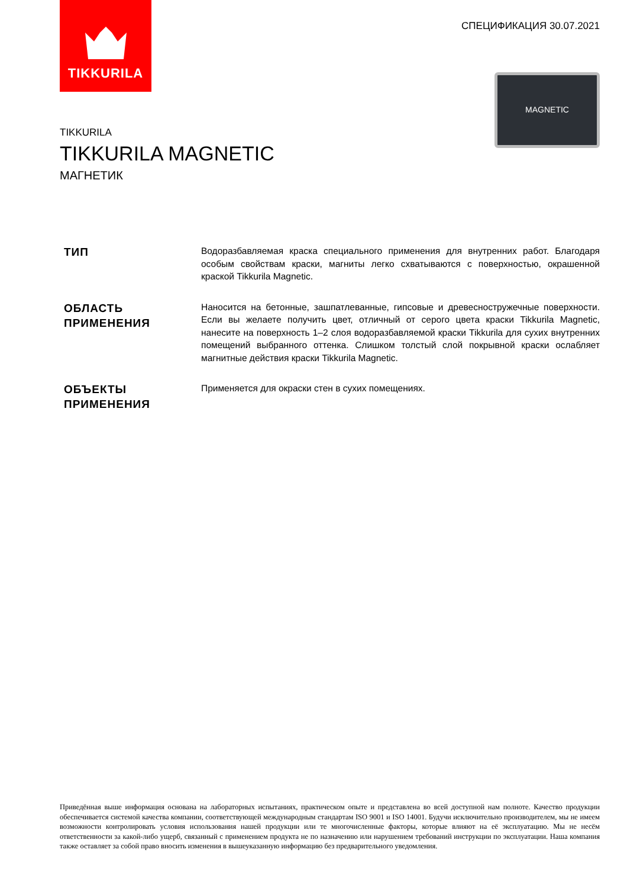TIKKURILA
СПЕЦИФИКАЦИЯ 30.07.2021
MAGNETIC
TIKKURILA
TIKKURILA MAGNETIC
МАГНЕТИК
ТИП
Водоразбавляемая краска специального применения для внутренних работ. Благодаря особым свойствам краски, магниты легко схватываются с поверхностью, окрашенной краской Tikkurila Magnetic.
ОБЛАСТЬ ПРИМЕНЕНИЯ
Наносится на бетонные, зашпатлеванные, гипсовые и древесностружечные поверхности. Если вы желаете получить цвет, отличный от серого цвета краски Tikkurila Magnetic, нанесите на поверхность 1–2 слоя водоразбавляемой краски Tikkurila для сухих внутренних помещений выбранного оттенка. Слишком толстый слой покрывной краски ослабляет магнитные действия краски Tikkurila Magnetic.
ОБЪЕКТЫ ПРИМЕНЕНИЯ
Применяется для окраски стен в сухих помещениях.
Приведённая выше информация основана на лабораторных испытаниях, практическом опыте и представлена во всей доступной нам полноте. Качество продукции обеспечивается системой качества компании, соответствующей международным стандартам ISO 9001 и ISO 14001. Будучи исключительно производителем, мы не имеем возможности контролировать условия использования нашей продукции или те многочисленные факторы, которые влияют на её эксплуатацию. Мы не несём ответственности за какой-либо ущерб, связанный с применением продукта не по назначению или нарушением требований инструкции по эксплуатации. Наша компания также оставляет за собой право вносить изменения в вышеуказанную информацию без предварительного уведомления.